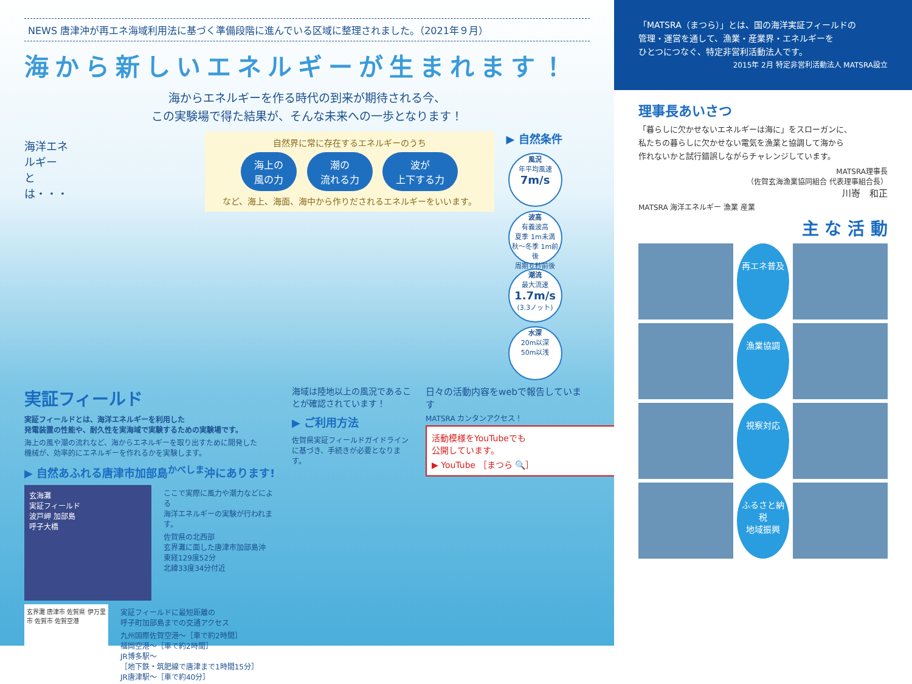NEWS 唐津沖が再エネ海域利用法に基づく準備段階に進んでいる区域に整理されました。（2021年９月）
海から新しいエネルギーが生まれます！
海からエネルギーを作る時代の到来が期待される今、
この実験場で得た結果が、そんな未来への一歩となります！
海洋エネルギー
とは・・・
自然界に常に存在するエネルギーのうち
海上の
風の力 潮の
流れる力 波が
上下する力
など、海上、海面、海中から作りだされるエネルギーをいいます。
▶ 自然条件
風況
年平均風速
7m/s
波高
有義波高
夏季 1m未満
秋〜冬季 1m前後
周期６秒前後
潮流
最大流速
1.7m/s
(3.3ノット)
水深
20m以深
50m以浅
実証フィールド
実証フィールドとは、海洋エネルギーを利用した
発電装置の性能や、耐久性を実海域で実験するための実験場です。
海上の風や潮の流れなど、海からエネルギーを取り出すために開発した
機械が、効率的にエネルギーを作れるかを実験します。
▶ 自然あふれる唐津市加部島<sup>かべしま</sup>沖にあります!
玄海灘
実証フィールド
波戸岬 加部島
呼子大橋
ここで実際に風力や潮力などによる
海洋エネルギーの実験が行われます。
佐賀県の北西部
玄界灘に面した唐津市加部島沖
東経129度52分
北緯33度34分付近
玄界灘 唐津市 佐賀県 伊万里市 佐賀市 佐賀空港
実証フィールドに最短距離の
呼子町加部島までの交通アクセス
九州国際佐賀空港〜［車で約2時間］
福岡空港〜［車で約2時間］
JR博多駅〜
［地下鉄・筑肥線で唐津まで1時間15分］
JR唐津駅〜［車で約40分］
海域は陸地以上の風況であることが確認されています！
▶ ご利用方法
佐賀県実証フィールドガイドラインに基づき、手続きが必要となります。
日々の活動内容をwebで報告しています
MATSRA カンタンアクセス！
活動模様をYouTubeでも
公開しています。
▶ YouTube ［まつら 🔍］
「MATSRA（まつら）」とは、国の海洋実証フィールドの
管理・運営を通して、漁業・産業界・エネルギーを
ひとつにつなぐ、特定非営利活動法人です。
2015年 2月 特定非営利活動法人 MATSRA設立
理事長あいさつ
「暮らしに欠かせないエネルギーは海に」をスローガンに、
私たちの暮らしに欠かせない電気を漁業と協調して海から
作れないかと試行錯誤しながらチャレンジしています。
MATSRA理事長
（佐賀玄海漁業協同組合 代表理事組合長）
川嵜　和正
MATSRA 海洋エネルギー 漁業 産業
主 な 活 動
再エネ普及
漁業協調
視察対応
ふるさと納税
地域振興